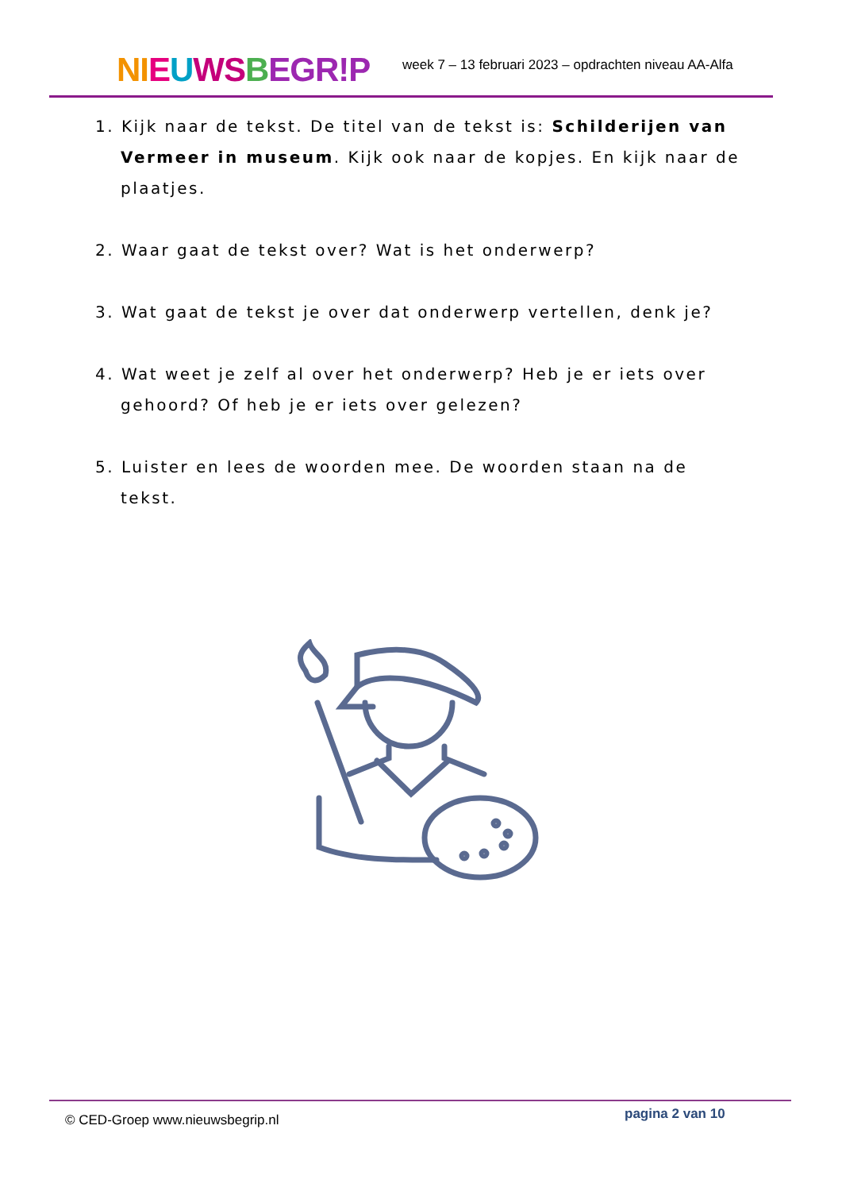NI EUWS BEGR!P
week 7 – 13 februari 2023 – opdrachten niveau AA-Alfa
1. Kijk naar de tekst. De titel van de tekst is: Schilderijen van Vermeer in museum. Kijk ook naar de kopjes. En kijk naar de plaatjes.
2. Waar gaat de tekst over? Wat is het onderwerp?
3. Wat gaat de tekst je over dat onderwerp vertellen, denk je?
4. Wat weet je zelf al over het onderwerp? Heb je er iets over gehoord? Of heb je er iets over gelezen?
5. Luister en lees de woorden mee. De woorden staan na de tekst.
© CED-Groep www.nieuwsbegrip.nl pagina 2 van 10